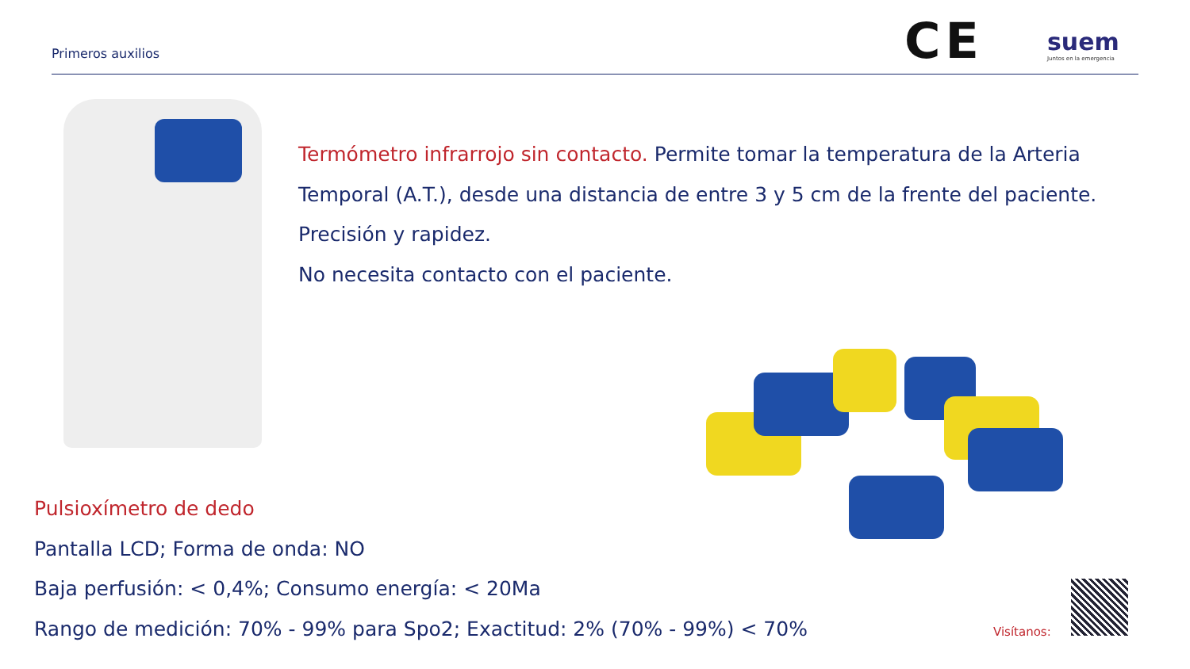Primeros auxilios CE suem
Juntos en la emergencia
Termómetro infrarrojo sin contacto. Permite tomar la temperatura de la Arteria Temporal (A.T.), desde una distancia de entre 3 y 5 cm de la frente del paciente.
Precisión y rapidez.
No necesita contacto con el paciente.
Pulsioxímetro de dedo
Pantalla LCD; Forma de onda: NO
Baja perfusión: < 0,4%; Consumo energía: < 20Ma
Rango de medición: 70% - 99% para Spo2; Exactitud: 2% (70% - 99%) < 70%
Visítanos: